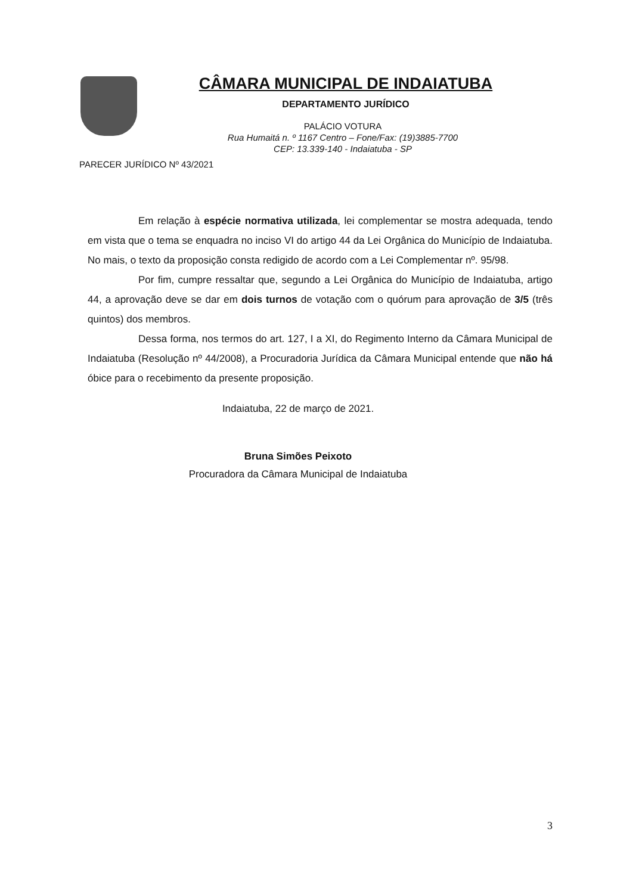CÂMARA MUNICIPAL DE INDAIATUBA
DEPARTAMENTO JURÍDICO
PALÁCIO VOTURA
Rua Humaitá n. º 1167 Centro – Fone/Fax: (19)3885-7700
CEP: 13.339-140 - Indaiatuba - SP
PARECER JURÍDICO Nº 43/2021
Em relação à espécie normativa utilizada, lei complementar se mostra adequada, tendo em vista que o tema se enquadra no inciso VI do artigo 44 da Lei Orgânica do Município de Indaiatuba. No mais, o texto da proposição consta redigido de acordo com a Lei Complementar nº. 95/98.
Por fim, cumpre ressaltar que, segundo a Lei Orgânica do Município de Indaiatuba, artigo 44, a aprovação deve se dar em dois turnos de votação com o quórum para aprovação de 3/5 (três quintos) dos membros.
Dessa forma, nos termos do art. 127, I a XI, do Regimento Interno da Câmara Municipal de Indaiatuba (Resolução nº 44/2008), a Procuradoria Jurídica da Câmara Municipal entende que não há óbice para o recebimento da presente proposição.
Indaiatuba, 22 de março de 2021.
Bruna Simões Peixoto
Procuradora da Câmara Municipal de Indaiatuba
3